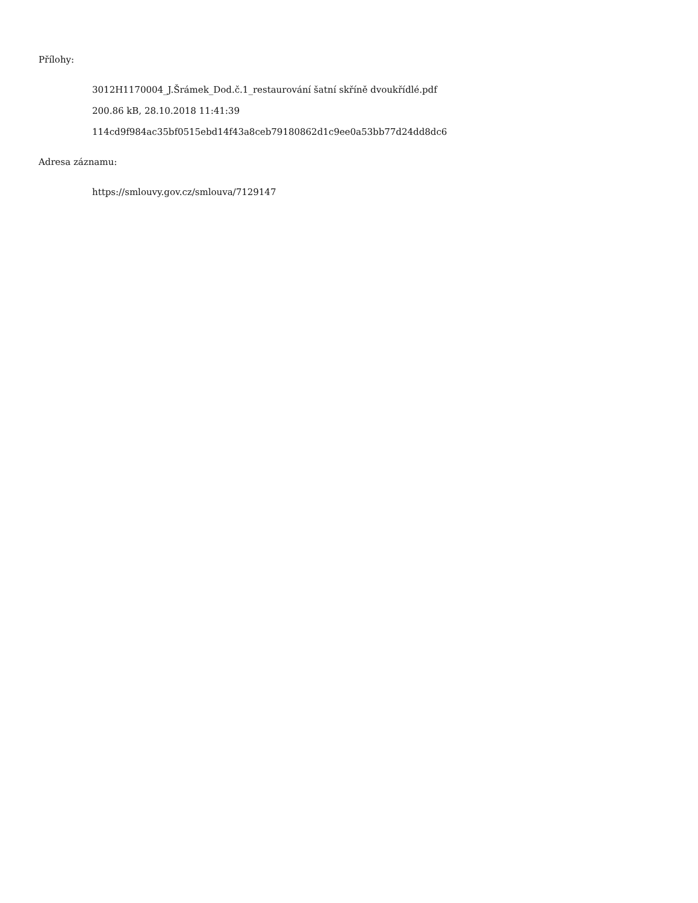Přílohy:
3012H1170004_J.Šrámek_Dod.č.1_restaurování šatní skříně dvoukřídlé.pdf
200.86 kB, 28.10.2018 11:41:39
114cd9f984ac35bf0515ebd14f43a8ceb79180862d1c9ee0a53bb77d24dd8dc6
Adresa záznamu:
https://smlouvy.gov.cz/smlouva/7129147